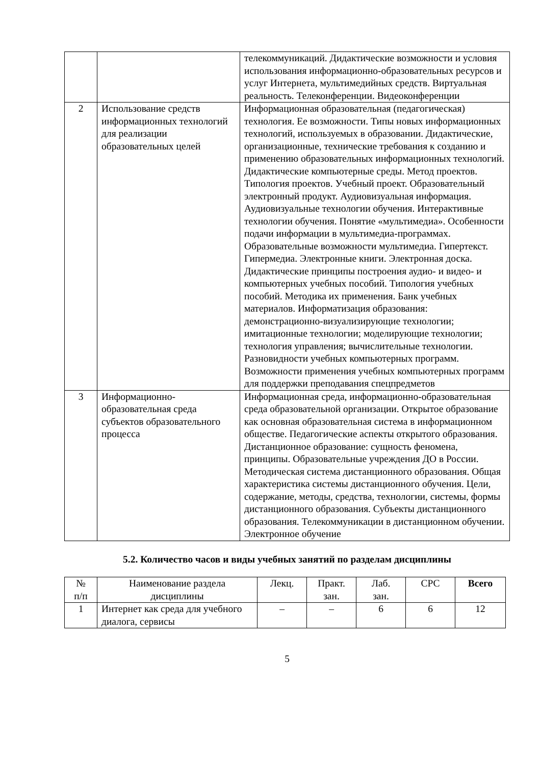| | | телекоммуникаций. Дидактические возможности и условия использования информационно-образовательных ресурсов и услуг Интернета, мультимедийных средств. Виртуальная реальность. Телеконференции. Видеоконференции |
| 2 | Использование средств информационных технологий для реализации образовательных целей | Информационная образовательная (педагогическая) технология. Ее возможности. Типы новых информационных технологий, используемых в образовании. Дидактические, организационные, технические требования к созданию и применению образовательных информационных технологий. Дидактические компьютерные среды. Метод проектов. Типология проектов. Учебный проект. Образовательный электронный продукт. Аудиовизуальная информация. Аудиовизуальные технологии обучения. Интерактивные технологии обучения. Понятие «мультимедиа». Особенности подачи информации в мультимедиа-программах. Образовательные возможности мультимедиа. Гипертекст. Гипермедиа. Электронные книги. Электронная доска. Дидактические принципы построения аудио- и видео- и компьютерных учебных пособий. Типология учебных пособий. Методика их применения. Банк учебных материалов. Информатизация образования: демонстрационно-визуализирующие технологии; имитационные технологии; моделирующие технологии; технология управления; вычислительные технологии. Разновидности учебных компьютерных программ. Возможности применения учебных компьютерных программ для поддержки преподавания спецпредметов |
| 3 | Информационно-образовательная среда субъектов образовательного процесса | Информационная среда, информационно-образовательная среда образовательной организации. Открытое образование как основная образовательная система в информационном обществе. Педагогические аспекты открытого образования. Дистанционное образование: сущность феномена, принципы. Образовательные учреждения ДО в России. Методическая система дистанционного образования. Общая характеристика системы дистанционного обучения. Цели, содержание, методы, средства, технологии, системы, формы дистанционного образования. Субъекты дистанционного образования. Телекоммуникации в дистанционном обучении. Электронное обучение |
5.2. Количество часов и виды учебных занятий по разделам дисциплины
| № п/п | Наименование раздела дисциплины | Лекц. | Практ. зан. | Лаб. зан. | СРС | Всего |
| --- | --- | --- | --- | --- | --- | --- |
| 1 | Интернет как среда для учебного диалога, сервисы | – | – | 6 | 6 | 12 |
5